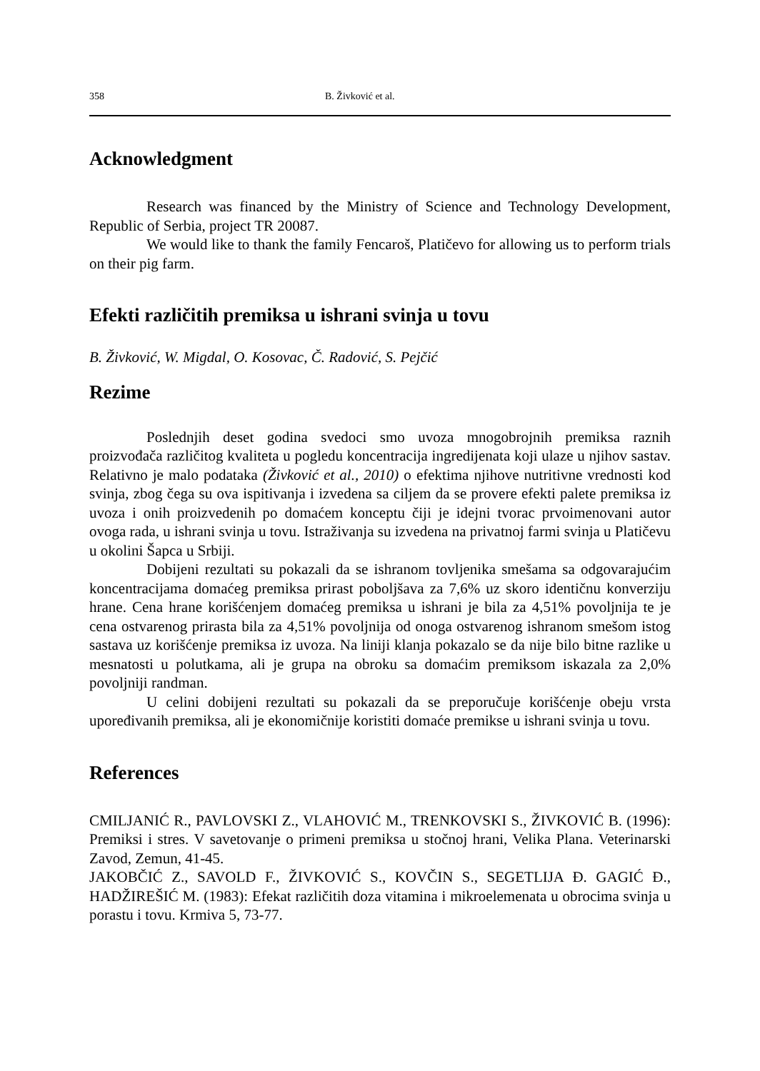358 B. Živković et al.
Acknowledgment
Research was financed by the Ministry of Science and Technology Development, Republic of Serbia, project TR 20087.
We would like to thank the family Fencaroš, Platičevo for allowing us to perform trials on their pig farm.
Efekti različitih premiksa u ishrani svinja u tovu
B. Živković, W. Migdal, O. Kosovac, Č. Radović, S. Pejčić
Rezime
Poslednjih deset godina svedoci smo uvoza mnogobrojnih premiksa raznih proizvođača različitog kvaliteta u pogledu koncentracija ingredijenata koji ulaze u njihov sastav. Relativno je malo podataka (Živković et al., 2010) o efektima njihove nutritivne vrednosti kod svinja, zbog čega su ova ispitivanja i izvedena sa ciljem da se provere efekti palete premiksa iz uvoza i onih proizvedenih po domaćem konceptu čiji je idejni tvorac prvoimenovani autor ovoga rada, u ishrani svinja u tovu. Istraživanja su izvedena na privatnoj farmi svinja u Platičevu u okolini Šapca u Srbiji.
Dobijeni rezultati su pokazali da se ishranom tovljenika smešama sa odgovarajućim koncentracijama domaćeg premiksa prirast poboljšava za 7,6% uz skoro identičnu konverziju hrane. Cena hrane korišćenjem domaćeg premiksa u ishrani je bila za 4,51% povoljnija te je cena ostvarenog prirasta bila za 4,51% povoljnija od onoga ostvarenog ishranom smešom istog sastava uz korišćenje premiksa iz uvoza. Na liniji klanja pokazalo se da nije bilo bitne razlike u mesnatosti u polutkama, ali je grupa na obroku sa domaćim premiksom iskazala za 2,0% povoljniji randman.
U celini dobijeni rezultati su pokazali da se preporučuje korišćenje obeju vrsta upoređivanih premiksa, ali je ekonomičnije koristiti domaće premikse u ishrani svinja u tovu.
References
CMILJANIĆ R., PAVLOVSKI Z., VLAHOVIĆ M., TRENKOVSKI S., ŽIVKOVIĆ B. (1996): Premiksi i stres. V savetovanje o primeni premiksa u stočnoj hrani, Velika Plana. Veterinarski Zavod, Zemun, 41-45.
JAKOBČIĆ Z., SAVOLD F., ŽIVKOVIĆ S., KOVČIN S., SEGETLIJA Đ. GAGIĆ Đ., HADŽIREŠIĆ M. (1983): Efekat različitih doza vitamina i mikroelemenata u obrocima svinja u porastu i tovu. Krmiva 5, 73-77.